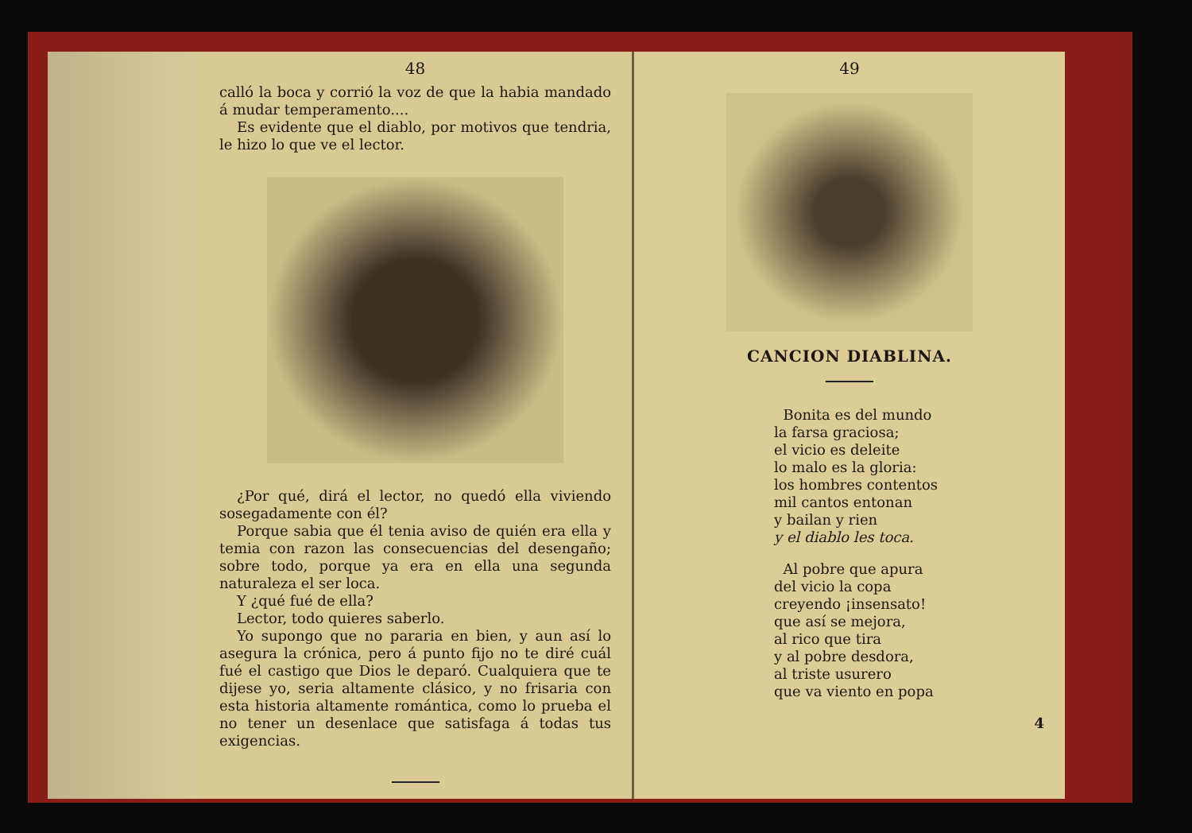48
calló la boca y corrió la voz de que la habia mandado á mudar temperamento....
Es evidente que el diablo, por motivos que tendria, le hizo lo que ve el lector.
¿Por qué, dirá el lector, no quedó ella viviendo sosegadamente con él?
Porque sabia que él tenia aviso de quién era ella y temia con razon las consecuencias del desengaño; sobre todo, porque ya era en ella una segunda naturaleza el ser loca.
Y ¿qué fué de ella?
Lector, todo quieres saberlo.
Yo supongo que no pararia en bien, y aun así lo asegura la crónica, pero á punto fijo no te diré cuál fué el castigo que Dios le deparó. Cualquiera que te dijese yo, seria altamente clásico, y no frisaria con esta historia altamente romántica, como lo prueba el no tener un desenlace que satisfaga á todas tus exigencias.
49
CANCION DIABLINA.
Bonita es del mundo
la farsa graciosa;
el vicio es deleite
lo malo es la gloria:
los hombres contentos
mil cantos entonan
y bailan y rien
y el diablo les toca.
Al pobre que apura
del vicio la copa
creyendo ¡insensato!
que así se mejora,
al rico que tira
y al pobre desdora,
al triste usurero
que va viento en popa
4